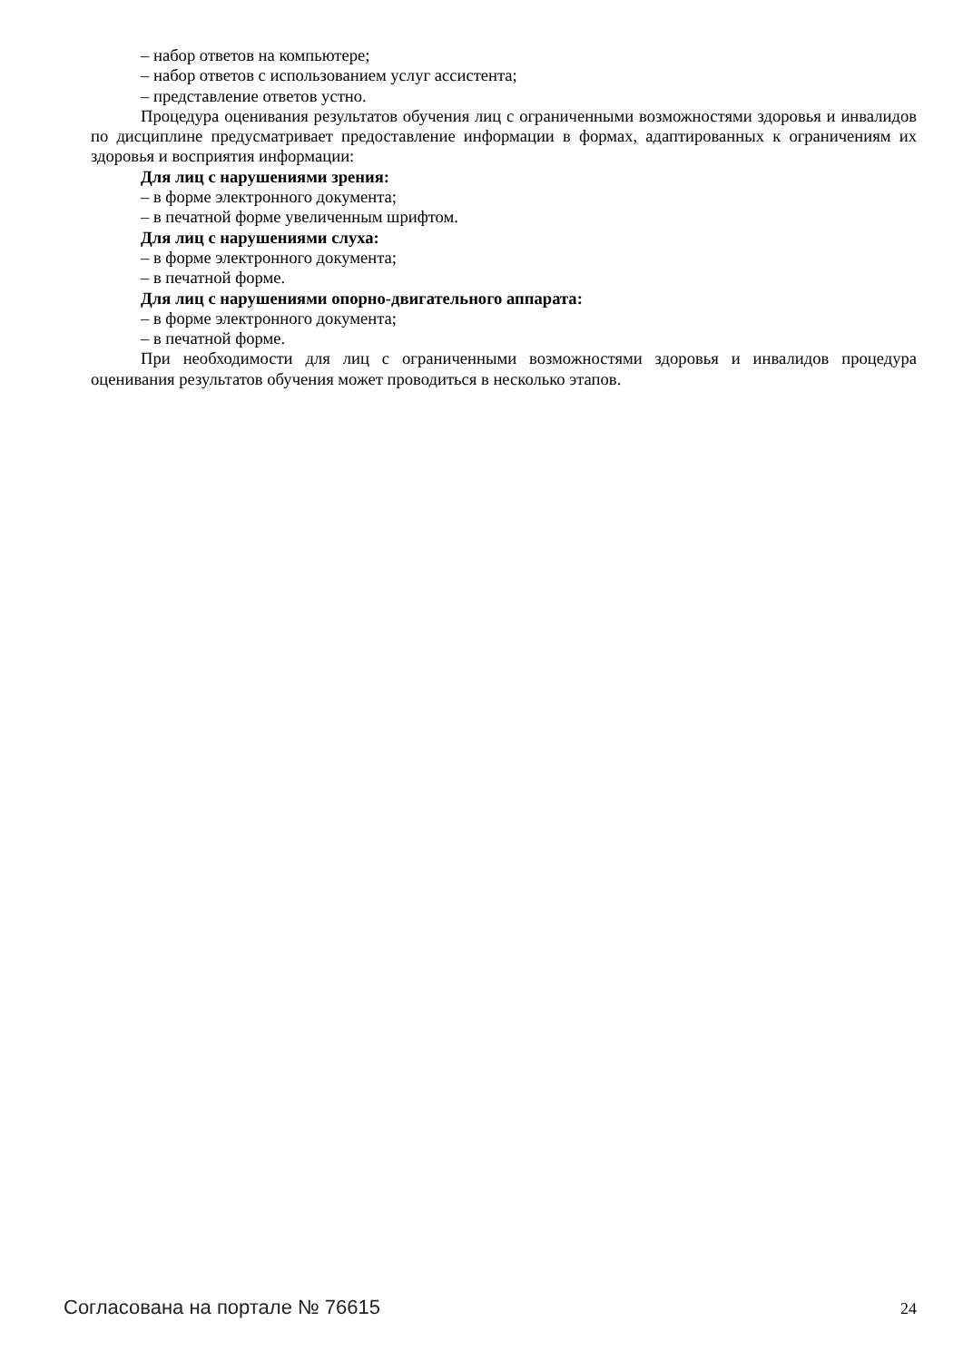– набор ответов на компьютере;
– набор ответов с использованием услуг ассистента;
– представление ответов устно.
Процедура оценивания результатов обучения лиц с ограниченными возможностями здоровья и инвалидов по дисциплине предусматривает предоставление информации в формах, адаптированных к ограничениям их здоровья и восприятия информации:
Для лиц с нарушениями зрения:
– в форме электронного документа;
– в печатной форме увеличенным шрифтом.
Для лиц с нарушениями слуха:
– в форме электронного документа;
– в печатной форме.
Для лиц с нарушениями опорно-двигательного аппарата:
– в форме электронного документа;
– в печатной форме.
При необходимости для лиц с ограниченными возможностями здоровья и инвалидов процедура оценивания результатов обучения может проводиться в несколько этапов.
Согласована на портале № 76615 24